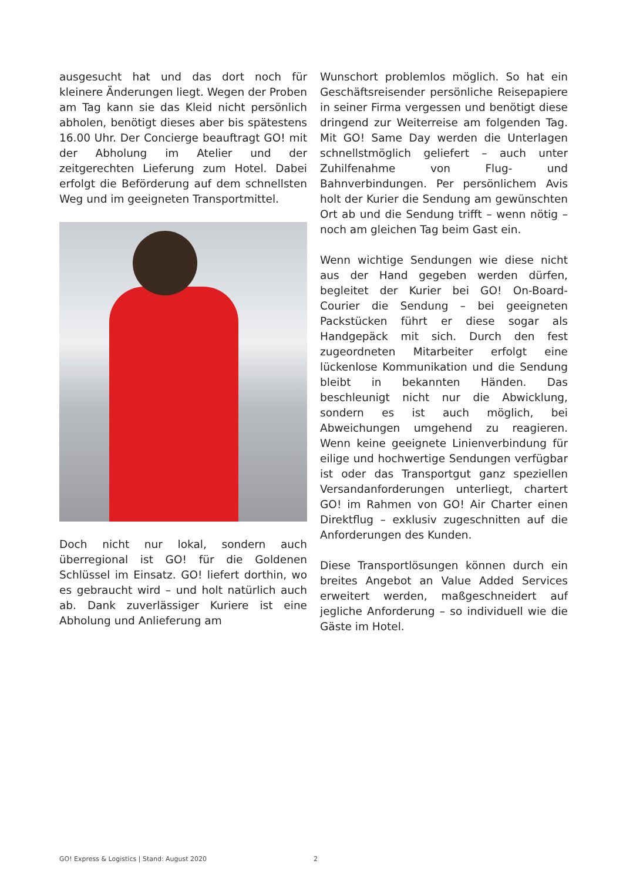ausgesucht hat und das dort noch für kleinere Änderungen liegt. Wegen der Proben am Tag kann sie das Kleid nicht persönlich abholen, benötigt dieses aber bis spätestens 16.00 Uhr. Der Concierge beauftragt GO! mit der Abholung im Atelier und der zeitgerechten Lieferung zum Hotel. Dabei erfolgt die Beförderung auf dem schnellsten Weg und im geeigneten Transportmittel.
Doch nicht nur lokal, sondern auch überregional ist GO! für die Goldenen Schlüssel im Einsatz. GO! liefert dorthin, wo es gebraucht wird – und holt natürlich auch ab. Dank zuverlässiger Kuriere ist eine Abholung und Anlieferung am
Wunschort problemlos möglich. So hat ein Geschäftsreisender persönliche Reisepapiere in seiner Firma vergessen und benötigt diese dringend zur Weiterreise am folgenden Tag. Mit GO! Same Day werden die Unterlagen schnellstmöglich geliefert – auch unter Zuhilfenahme von Flug- und Bahnverbindungen. Per persönlichem Avis holt der Kurier die Sendung am gewünschten Ort ab und die Sendung trifft – wenn nötig – noch am gleichen Tag beim Gast ein.
Wenn wichtige Sendungen wie diese nicht aus der Hand gegeben werden dürfen, begleitet der Kurier bei GO! On-Board-Courier die Sendung – bei geeigneten Packstücken führt er diese sogar als Handgepäck mit sich. Durch den fest zugeordneten Mitarbeiter erfolgt eine lückenlose Kommunikation und die Sendung bleibt in bekannten Händen. Das beschleunigt nicht nur die Abwicklung, sondern es ist auch möglich, bei Abweichungen umgehend zu reagieren. Wenn keine geeignete Linienverbindung für eilige und hochwertige Sendungen verfügbar ist oder das Transportgut ganz speziellen Versandanforderungen unterliegt, chartert GO! im Rahmen von GO! Air Charter einen Direktflug – exklusiv zugeschnitten auf die Anforderungen des Kunden.
Diese Transportlösungen können durch ein breites Angebot an Value Added Services erweitert werden, maßgeschneidert auf jegliche Anforderung – so individuell wie die Gäste im Hotel.
GO! Express & Logistics | Stand: August 2020 2